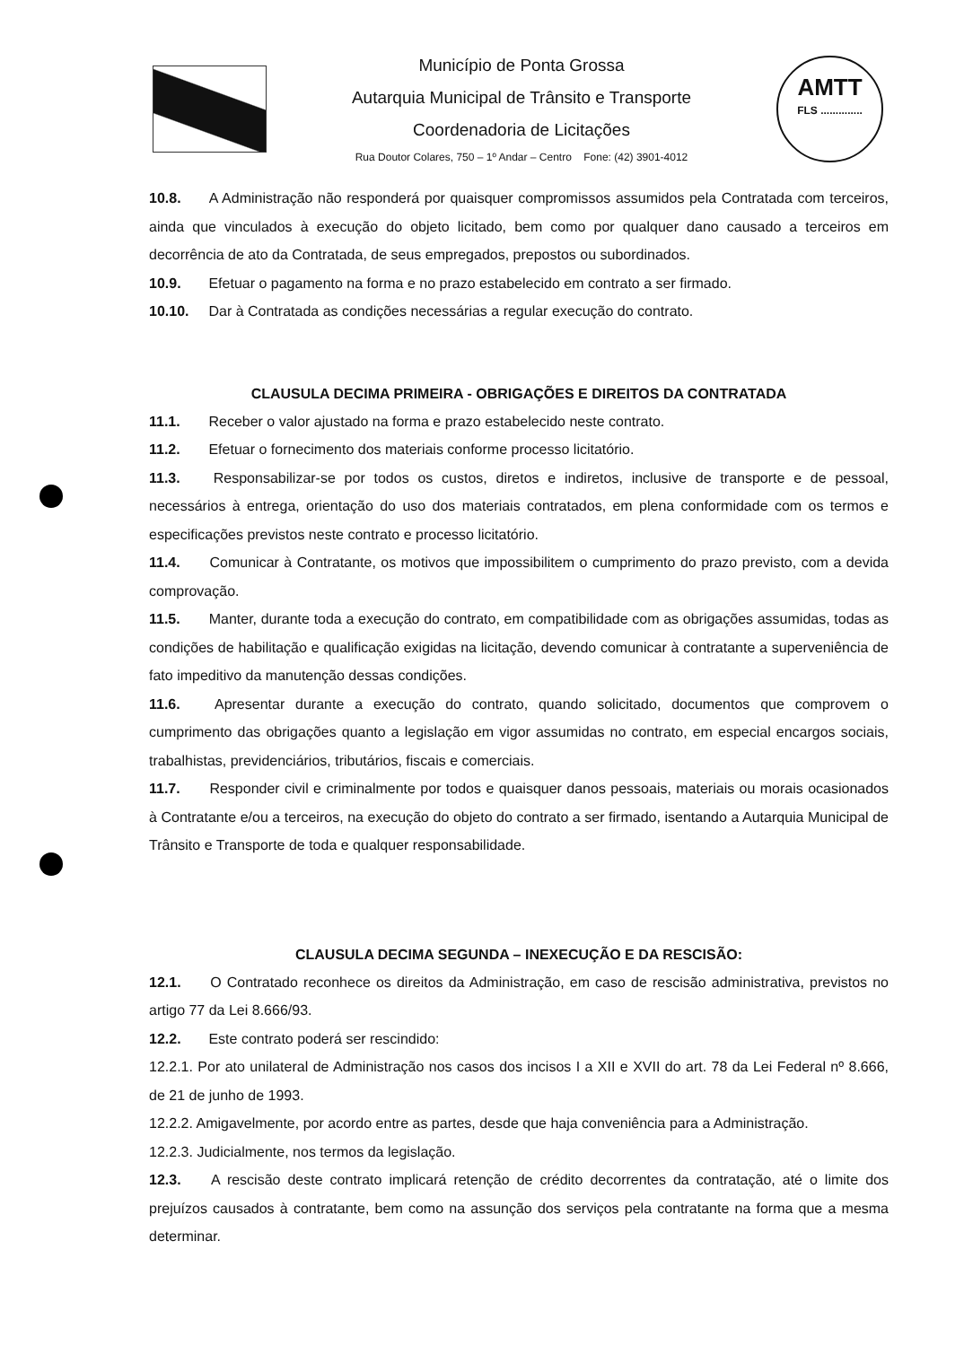Município de Ponta Grossa
Autarquia Municipal de Trânsito e Transporte
Coordenadoria de Licitações
Rua Doutor Colares, 750 – 1º Andar – Centro Fone: (42) 3901-4012
AMTT
FLS ..............
10.8. A Administração não responderá por quaisquer compromissos assumidos pela Contratada com terceiros, ainda que vinculados à execução do objeto licitado, bem como por qualquer dano causado a terceiros em decorrência de ato da Contratada, de seus empregados, prepostos ou subordinados.
10.9. Efetuar o pagamento na forma e no prazo estabelecido em contrato a ser firmado.
10.10. Dar à Contratada as condições necessárias a regular execução do contrato.
CLAUSULA DECIMA PRIMEIRA - OBRIGAÇÕES E DIREITOS DA CONTRATADA
11.1. Receber o valor ajustado na forma e prazo estabelecido neste contrato.
11.2. Efetuar o fornecimento dos materiais conforme processo licitatório.
11.3. Responsabilizar-se por todos os custos, diretos e indiretos, inclusive de transporte e de pessoal, necessários à entrega, orientação do uso dos materiais contratados, em plena conformidade com os termos e especificações previstos neste contrato e processo licitatório.
11.4. Comunicar à Contratante, os motivos que impossibilitem o cumprimento do prazo previsto, com a devida comprovação.
11.5. Manter, durante toda a execução do contrato, em compatibilidade com as obrigações assumidas, todas as condições de habilitação e qualificação exigidas na licitação, devendo comunicar à contratante a superveniência de fato impeditivo da manutenção dessas condições.
11.6. Apresentar durante a execução do contrato, quando solicitado, documentos que comprovem o cumprimento das obrigações quanto a legislação em vigor assumidas no contrato, em especial encargos sociais, trabalhistas, previdenciários, tributários, fiscais e comerciais.
11.7. Responder civil e criminalmente por todos e quaisquer danos pessoais, materiais ou morais ocasionados à Contratante e/ou a terceiros, na execução do objeto do contrato a ser firmado, isentando a Autarquia Municipal de Trânsito e Transporte de toda e qualquer responsabilidade.
CLAUSULA DECIMA SEGUNDA – INEXECUÇÃO E DA RESCISÃO:
12.1. O Contratado reconhece os direitos da Administração, em caso de rescisão administrativa, previstos no artigo 77 da Lei 8.666/93.
12.2. Este contrato poderá ser rescindido:
12.2.1. Por ato unilateral de Administração nos casos dos incisos I a XII e XVII do art. 78 da Lei Federal nº 8.666, de 21 de junho de 1993.
12.2.2. Amigavelmente, por acordo entre as partes, desde que haja conveniência para a Administração.
12.2.3. Judicialmente, nos termos da legislação.
12.3. A rescisão deste contrato implicará retenção de crédito decorrentes da contratação, até o limite dos prejuízos causados à contratante, bem como na assunção dos serviços pela contratante na forma que a mesma determinar.